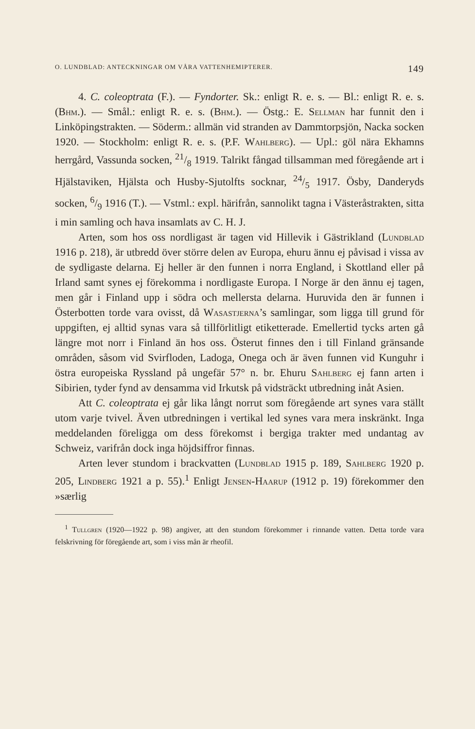O. LUNDBLAD: ANTECKNINGAR OM VÅRA VATTENHEMIPTERER. 149
4. C. coleoptrata (F.). — Fyndorter. Sk.: enligt R. e. s. — Bl.: enligt R. e. s. (Bhm.). — Smål.: enligt R. e. s. (Bhm.). — Östg.: E. Sellman har funnit den i Linköpingstrakten. — Söderm.: allmän vid stranden av Dammtorpsjön, Nacka socken 1920. — Stockholm: enligt R. e. s. (P.F. Wahlberg). — Upl.: göl nära Ekhamns herrgård, Vassunda socken, 21/8 1919. Talrikt fångad tillsamman med föregående art i Hjälstaviken, Hjälsta och Husby-Sjutolfts socknar, 24/5 1917. Ösby, Danderyds socken, 6/9 1916 (T.). — Vstml.: expl. härifrån, sannolikt tagna i Västeråstrakten, sitta i min samling och hava insamlats av C. H. J.
Arten, som hos oss nordligast är tagen vid Hillevik i Gästrikland (Lundblad 1916 p. 218), är utbredd över större delen av Europa, ehuru ännu ej påvisad i vissa av de sydligaste delarna. Ej heller är den funnen i norra England, i Skottland eller på Irland samt synes ej förekomma i nordligaste Europa. I Norge är den ännu ej tagen, men går i Finland upp i södra och mellersta delarna. Huruvida den är funnen i Österbotten torde vara ovisst, då Wasastjerna’s samlingar, som ligga till grund för uppgiften, ej alltid synas vara så tillförlitligt etiketterade. Emellertid tycks arten gå längre mot norr i Finland än hos oss. Österut finnes den i till Finland gränsande områden, såsom vid Svirfloden, Ladoga, Onega och är även funnen vid Kunguhr i östra europeiska Ryssland på ungefär 57° n. br. Ehuru Sahlberg ej fann arten i Sibirien, tyder fynd av densamma vid Irkutsk på vidsträckt utbredning inåt Asien.
Att C. coleoptrata ej går lika långt norrut som föregående art synes vara ställt utom varje tvivel. Även utbredningen i vertikal led synes vara mera inskränkt. Inga meddelanden föreligga om dess förekomst i bergiga trakter med undantag av Schweiz, varifrån dock inga höjdsiffror finnas.
Arten lever stundom i brackvatten (Lundblad 1915 p. 189, Sahlberg 1920 p. 205, Lindberg 1921 a p. 55).<sup>1</sup> Enligt Jensen-Haarup (1912 p. 19) förekommer den »særlig
<sup>1</sup> Tullgren (1920—1922 p. 98) angiver, att den stundom förekommer i rinnande vatten. Detta torde vara felskrivning för föregående art, som i viss mån är rheofil.